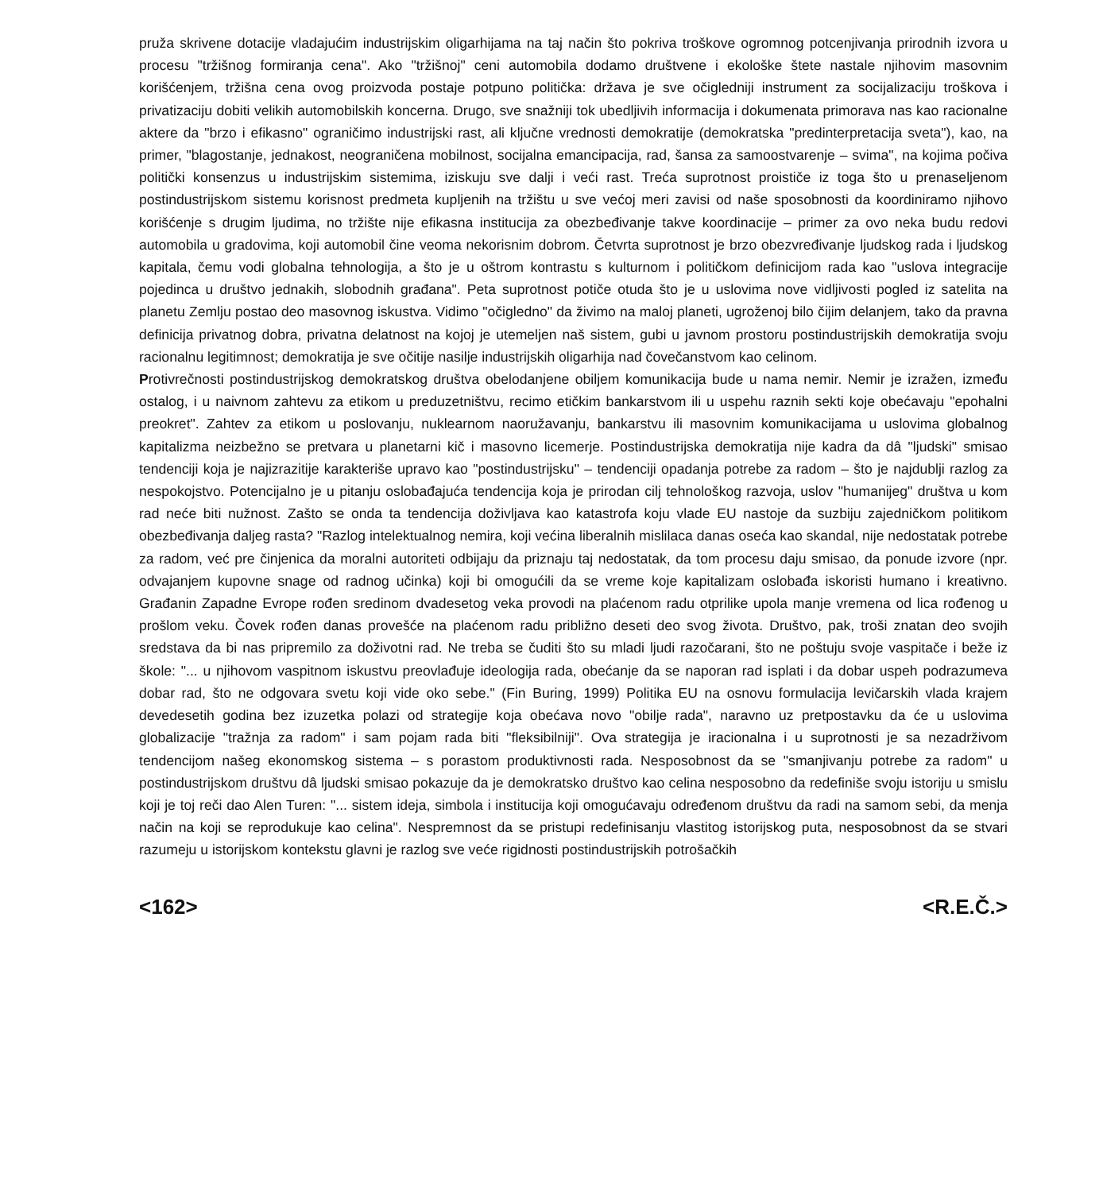pruža skrivene dotacije vladajućim industrijskim oligarhijama na taj način što pokriva troškove ogromnog potcenjivanja prirodnih izvora u procesu "tržišnog formiranja cena". Ako "tržišnoj" ceni automobila dodamo društvene i ekološke štete nastale njihovim masovnim korišćenjem, tržišna cena ovog proizvoda postaje potpuno politička: država je sve očigledniji instrument za socijalizaciju troškova i privatizaciju dobiti velikih automobilskih koncerna. Drugo, sve snažniji tok ubedljivih informacija i dokumenata primorava nas kao racionalne aktere da "brzo i efikasno" ograničimo industrijski rast, ali ključne vrednosti demokratije (demokratska "predinterpretacija sveta"), kao, na primer, "blagostanje, jednakost, neograničena mobilnost, socijalna emancipacija, rad, šansa za samoostvarenje – svima", na kojima počiva politički konsenzus u industrijskim sistemima, iziskuju sve dalji i veći rast. Treća suprotnost proističe iz toga što u prenaseljenom postindustrijskom sistemu korisnost predmeta kupljenih na tržištu u sve većoj meri zavisi od naše sposobnosti da koordiniramo njihovo korišćenje s drugim ljudima, no tržište nije efikasna institucija za obezbeđivanje takve koordinacije – primer za ovo neka budu redovi automobila u gradovima, koji automobil čine veoma nekorisnim dobrom. Četvrta suprotnost je brzo obezvređivanje ljudskog rada i ljudskog kapitala, čemu vodi globalna tehnologija, a što je u oštrom kontrastu s kulturnom i političkom definicijom rada kao "uslova integracije pojedinca u društvo jednakih, slobodnih građana". Peta suprotnost potiče otuda što je u uslovima nove vidljivosti pogled iz satelita na planetu Zemlju postao deo masovnog iskustva. Vidimo "očigledno" da živimo na maloj planeti, ugroženoj bilo čijim delanjem, tako da pravna definicija privatnog dobra, privatna delatnost na kojoj je utemeljen naš sistem, gubi u javnom prostoru postindustrijskih demokratija svoju racionalnu legitimnost; demokratija je sve očitije nasilje industrijskih oligarhija nad čovečanstvom kao celinom.
Protivrečnosti postindustrijskog demokratskog društva obelodanjene obiljem komunikacija bude u nama nemir. Nemir je izražen, između ostalog, i u naivnom zahtevu za etikom u preduzetništvu, recimo etičkim bankarstvom ili u uspehu raznih sekti koje obećavaju "epohalni preokret". Zahtev za etikom u poslovanju, nuklearnom naoružavanju, bankarstvu ili masovnim komunikacijama u uslovima globalnog kapitalizma neizbežno se pretvara u planetarni kič i masovno licemerje. Postindustrijska demokratija nije kadra da dâ "ljudski" smisao tendenciji koja je najizrazitije karakteriše upravo kao "postindustrijsku" – tendenciji opadanja potrebe za radom – što je najdublji razlog za nespokojstvo. Potencijalno je u pitanju oslobađajuća tendencija koja je prirodan cilj tehnološkog razvoja, uslov "humanijeg" društva u kom rad neće biti nužnost. Zašto se onda ta tendencija doživljava kao katastrofa koju vlade EU nastoje da suzbiju zajedničkom politikom obezbeđivanja daljeg rasta? "Razlog intelektualnog nemira, koji većina liberalnih mislilaca danas oseća kao skandal, nije nedostatak potrebe za radom, već pre činjenica da moralni autoriteti odbijaju da priznaju taj nedostatak, da tom procesu daju smisao, da ponude izvore (npr. odvajanjem kupovne snage od radnog učinka) koji bi omogućili da se vreme koje kapitalizam oslobađa iskoristi humano i kreativno. Građanin Zapadne Evrope rođen sredinom dvadesetog veka provodi na plaćenom radu otprilike upola manje vremena od lica rođenog u prošlom veku. Čovek rođen danas provešće na plaćenom radu približno deseti deo svog života. Društvo, pak, troši znatan deo svojih sredstava da bi nas pripremilo za doživotni rad. Ne treba se čuditi što su mladi ljudi razočarani, što ne poštuju svoje vaspitače i beže iz škole: "... u njihovom vaspitnom iskustvu preovlađuje ideologija rada, obećanje da se naporan rad isplati i da dobar uspeh podrazumeva dobar rad, što ne odgovara svetu koji vide oko sebe." (Fin Buring, 1999) Politika EU na osnovu formulacija levičarskih vlada krajem devedesetih godina bez izuzetka polazi od strategije koja obećava novo "obilje rada", naravno uz pretpostavku da će u uslovima globalizacije "tražnja za radom" i sam pojam rada biti "fleksibilniji". Ova strategija je iracionalna i u suprotnosti je sa nezadrživom tendencijom našeg ekonomskog sistema – s porastom produktivnosti rada. Nesposobnost da se "smanjivanju potrebe za radom" u postindustrijskom društvu dâ ljudski smisao pokazuje da je demokratsko društvo kao celina nesposobno da redefiniše svoju istoriju u smislu koji je toj reči dao Alen Turen: "... sistem ideja, simbola i institucija koji omogućavaju određenom društvu da radi na samom sebi, da menja način na koji se reprodukuje kao celina". Nespremnost da se pristupi redefinisanju vlastitog istorijskog puta, nesposobnost da se stvari razumeju u istorijskom kontekstu glavni je razlog sve veće rigidnosti postindustrijskih potrošačkih
<162> <R.E.Č.>